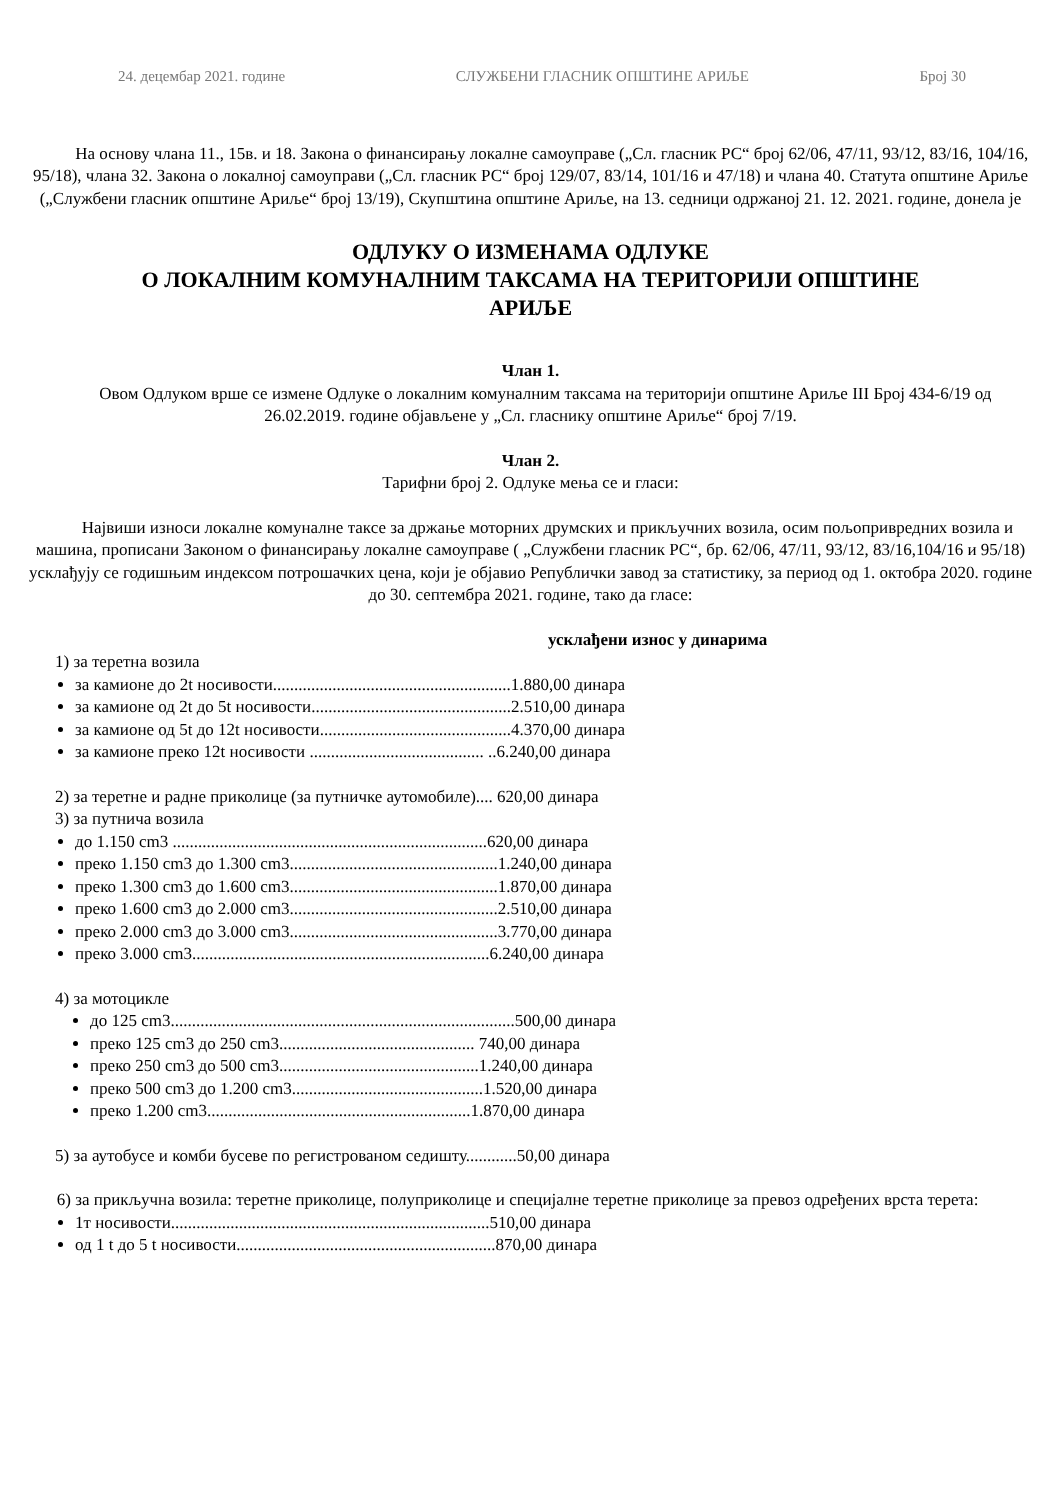24. децембар 2021. године СЛУЖБЕНИ ГЛАСНИК ОПШТИНЕ АРИЉЕ Број 30
На основу члана 11., 15в. и 18. Закона о финансирању локалне самоуправе („Сл. гласник РС“ број 62/06, 47/11, 93/12, 83/16, 104/16, 95/18), члана 32. Закона о локалној самоуправи („Сл. гласник РС“ број 129/07, 83/14, 101/16 и 47/18) и члана 40. Статута општине Ариље („Службени гласник општине Ариље“ број 13/19), Скупштина општине Ариље, на 13. седници одржаној 21. 12. 2021. године, донела је
ОДЛУКУ О ИЗМЕНАМА ОДЛУКЕ
О ЛОКАЛНИМ КОМУНАЛНИМ ТАКСАМА НА ТЕРИТОРИЈИ ОПШТИНЕ
АРИЉЕ
Члан 1.
Овом Одлуком врше се измене Одлуке о локалним комуналним таксама на територији општине Ариље III Број 434-6/19 од 26.02.2019. године објављене у „Сл. гласнику општине Ариље“ број 7/19.
Члан 2.
Тарифни број 2. Одлуке мења се и гласи:
Највиши износи локалне комуналне таксе за држање моторних друмских и прикључних возила, осим пољопривредних возила и машина, прописани Законом о финансирању локалне самоуправе ( „Службени гласник РС“, бр. 62/06, 47/11, 93/12, 83/16,104/16 и 95/18) усклађују се годишњим индексом потрошачких цена, који је објавио Републички завод за статистику, за период од 1. октобра 2020. године до 30. септембра 2021. године, тако да гласе:
усклађени износ у динарима
1) за теретна возила
за камионе до 2t носивости........................................................1.880,00 динара
за камионе од 2t до 5t носивости...............................................2.510,00 динара
за камионе од 5t до 12t носивости.............................................4.370,00 динара
за камионе преко 12t носивости ......................................... ..6.240,00 динара
2) за теретне и радне приколице (за путничке аутомобиле).... 620,00 динара
3) за путнича возила
до 1.150 cm3 ..........................................................................620,00 динара
преко 1.150 cm3 до 1.300 cm3.................................................1.240,00 динара
преко 1.300 cm3 до 1.600 cm3.................................................1.870,00 динара
преко 1.600 cm3 до 2.000 cm3.................................................2.510,00 динара
преко 2.000 cm3 до 3.000 cm3.................................................3.770,00 динара
преко 3.000 cm3......................................................................6.240,00 динара
4) за мотоцикле
до 125 cm3.................................................................................500,00 динара
преко 125 cm3 до 250 cm3.............................................. 740,00 динара
преко 250 cm3 до 500 cm3...............................................1.240,00 динара
преко 500 cm3 до 1.200 cm3.............................................1.520,00 динара
преко 1.200 cm3..............................................................1.870,00 динара
5) за аутобусе и комби бусеве по регистрованом седишту............50,00 динара
6) за прикључна возила: теретне приколице, полуприколице и специјалне теретне приколице за превоз одређених врста терета:
1т носивости...........................................................................510,00 динара
од 1 t до 5 t носивости.............................................................870,00 динара